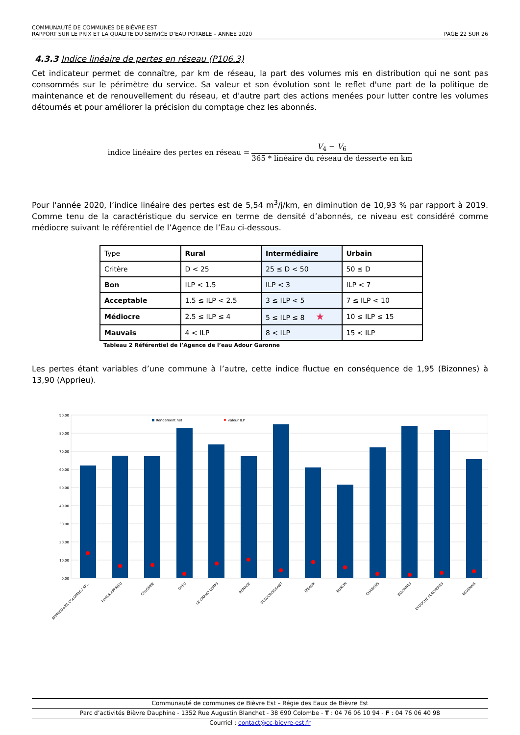COMMUNAUTÉ DE COMMUNES DE BIÈVRE EST
RAPPORT SUR LE PRIX ET LA QUALITE DU SERVICE D’EAU POTABLE – ANNEE 2020
PAGE 22 SUR 26
4.3.3 Indice linéaire de pertes en réseau (P106.3)
Cet indicateur permet de connaître, par km de réseau, la part des volumes mis en distribution qui ne sont pas consommés sur le périmètre du service. Sa valeur et son évolution sont le reflet d'une part de la politique de maintenance et de renouvellement du réseau, et d'autre part des actions menées pour lutter contre les volumes détournés et pour améliorer la précision du comptage chez les abonnés.
indice linéaire des pertes en réseau =
V<sub>4</sub> − V<sub>6</sub>
365 * linéaire du réseau de desserte en km
Pour l'année 2020, l’indice linéaire des pertes est de 5,54 m<sup>3</sup>/j/km, en diminution de 10,93 % par rapport à 2019. Comme tenu de la caractéristique du service en terme de densité d’abonnés, ce niveau est considéré comme médiocre suivant le référentiel de l’Agence de l’Eau ci-dessous.
| Type | Rural | Intermédiaire | Urbain |
| Critère | D < 25 | 25 ≤ D < 50 | 50 ≤ D |
| Bon | ILP < 1.5 | ILP < 3 | ILP < 7 |
| Acceptable | 1.5 ≤ ILP < 2.5 | 3 ≤ ILP < 5 | 7 ≤ ILP < 10 |
| Médiocre | 2.5 ≤ ILP ≤ 4 | 5 ≤ ILP ≤ 8 ★ | 10 ≤ ILP ≤ 15 |
| Mauvais | 4 < ILP | 8 < ILP | 15 < ILP |
Tableau 2 Référentiel de l’Agence de l’eau Adour Garonne
Les pertes étant variables d’une commune à l’autre, cette indice fluctue en conséquence de 1,95 (Bizonnes) à 13,90 (Apprieu).
90,00
80,00
70,00
60,00
50,00
40,00
30,00
20,00
10,00
0,00
Rendement net
valeur ILP
APPRIEU+ZA COLOMBE / AP…
RIVIER APPRIEU
COLOMBE
OYEU
LE GRAND LEMPS
RENAGE
BEAUCROISSANT
IZEAUX
BURCIN
CHABONS
BIZONNES
EYDOCHE FLACHERES
BEVENAIS
Communauté de communes de Bièvre Est – Régie des Eaux de Bièvre Est
Parc d’activités Bièvre Dauphine - 1352 Rue Augustin Blanchet - 38 690 Colombe - T : 04 76 06 10 94 - F : 04 76 06 40 98
Courriel : contact@cc-bievre-est.fr